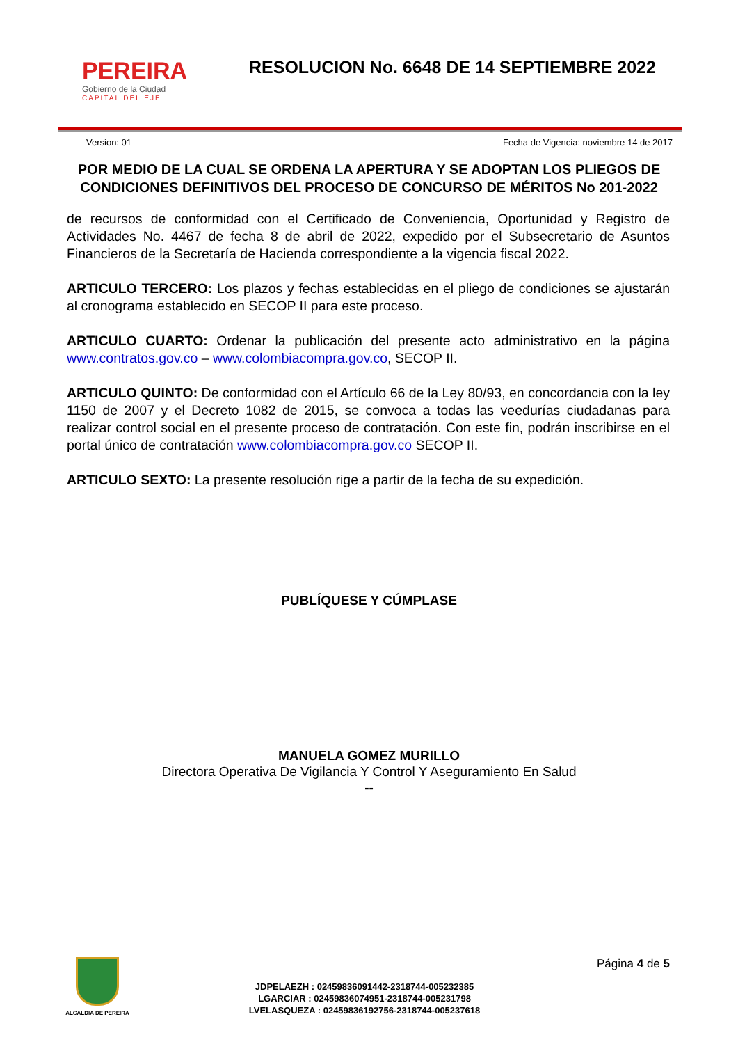PEREIRA
Gobierno de la Ciudad
CAPITAL DEL EJE
RESOLUCION No. 6648 DE 14 SEPTIEMBRE 2022
Version: 01 Fecha de Vigencia: noviembre 14 de 2017
POR MEDIO DE LA CUAL SE ORDENA LA APERTURA Y SE ADOPTAN LOS PLIEGOS DE CONDICIONES DEFINITIVOS DEL PROCESO DE CONCURSO DE MÉRITOS No 201-2022
de recursos de conformidad con el Certificado de Conveniencia, Oportunidad y Registro de Actividades No. 4467 de fecha 8 de abril de 2022, expedido por el Subsecretario de Asuntos Financieros de la Secretaría de Hacienda correspondiente a la vigencia fiscal 2022.
ARTICULO TERCERO: Los plazos y fechas establecidas en el pliego de condiciones se ajustarán al cronograma establecido en SECOP II para este proceso.
ARTICULO CUARTO: Ordenar la publicación del presente acto administrativo en la página www.contratos.gov.co – www.colombiacompra.gov.co, SECOP II.
ARTICULO QUINTO: De conformidad con el Artículo 66 de la Ley 80/93, en concordancia con la ley 1150 de 2007 y el Decreto 1082 de 2015, se convoca a todas las veedurías ciudadanas para realizar control social en el presente proceso de contratación. Con este fin, podrán inscribirse en el portal único de contratación www.colombiacompra.gov.co SECOP II.
ARTICULO SEXTO: La presente resolución rige a partir de la fecha de su expedición.
PUBLÍQUESE Y CÚMPLASE
MANUELA GOMEZ MURILLO
Directora Operativa De Vigilancia Y Control Y Aseguramiento En Salud
--
ALCALDIA DE PEREIRA
JDPELAEZH : 02459836091442-2318744-005232385
LGARCIAR : 02459836074951-2318744-005231798
LVELASQUEZA : 02459836192756-2318744-005237618
Página 4 de 5